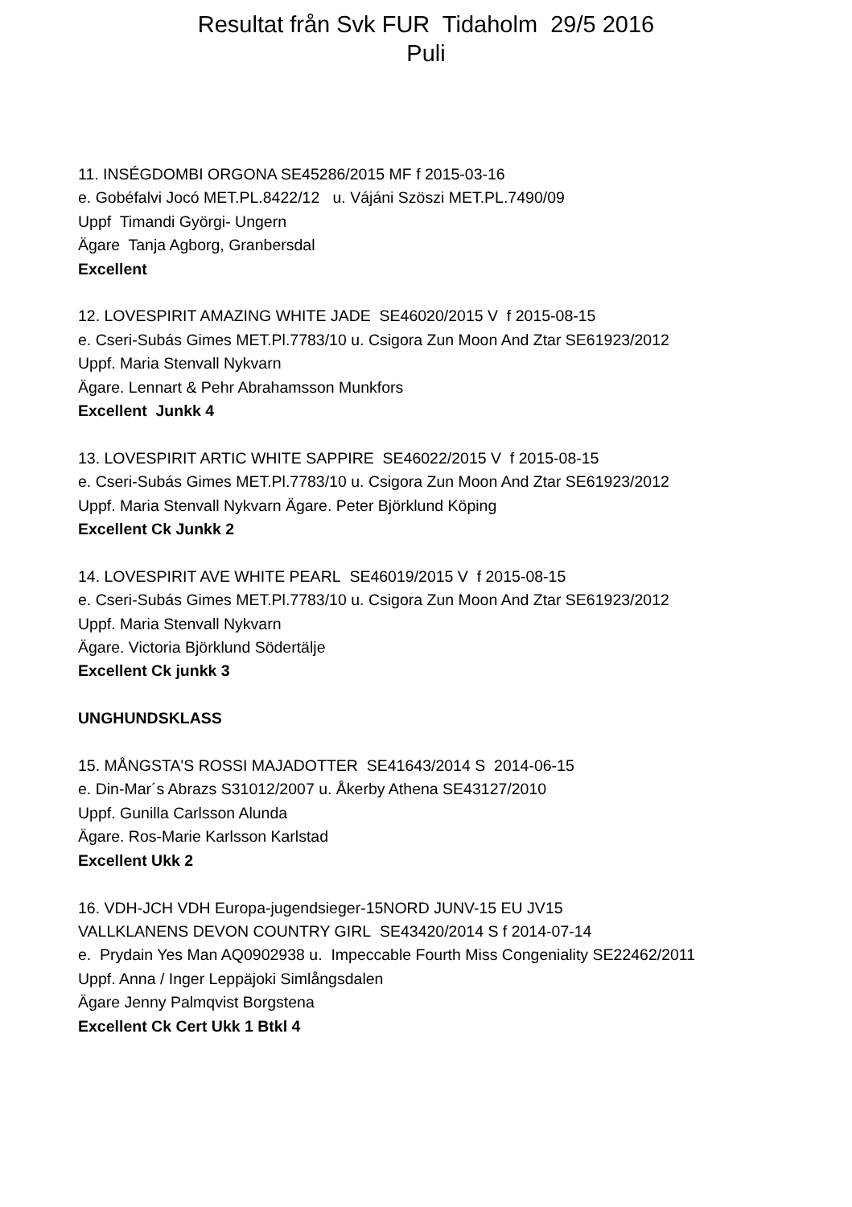Resultat från Svk FUR Tidaholm 29/5 2016
Puli
11. INSÉGDOMBI ORGONA SE45286/2015 MF f 2015-03-16
e. Gobéfalvi Jocó MET.PL.8422/12 u. Vájáni Szöszi MET.PL.7490/09
Uppf Timandi Györgi- Ungern
Ägare Tanja Agborg, Granbersdal
Excellent
12. LOVESPIRIT AMAZING WHITE JADE SE46020/2015 V f 2015-08-15
e. Cseri-Subás Gimes MET.Pl.7783/10 u. Csigora Zun Moon And Ztar SE61923/2012
Uppf. Maria Stenvall Nykvarn
Ägare. Lennart & Pehr Abrahamsson Munkfors
Excellent Junkk 4
13. LOVESPIRIT ARTIC WHITE SAPPIRE SE46022/2015 V f 2015-08-15
e. Cseri-Subás Gimes MET.Pl.7783/10 u. Csigora Zun Moon And Ztar SE61923/2012
Uppf. Maria Stenvall Nykvarn Ägare. Peter Björklund Köping
Excellent Ck Junkk 2
14. LOVESPIRIT AVE WHITE PEARL SE46019/2015 V f 2015-08-15
e. Cseri-Subás Gimes MET.Pl.7783/10 u. Csigora Zun Moon And Ztar SE61923/2012
Uppf. Maria Stenvall Nykvarn
Ägare. Victoria Björklund Södertälje
Excellent Ck junkk 3
UNGHUNDSKLASS
15. MÅNGSTA'S ROSSI MAJADOTTER SE41643/2014 S 2014-06-15
e. Din-Mar´s Abrazs S31012/2007 u. Åkerby Athena SE43127/2010
Uppf. Gunilla Carlsson Alunda
Ägare. Ros-Marie Karlsson Karlstad
Excellent Ukk 2
16. VDH-JCH VDH Europa-jugendsieger-15NORD JUNV-15 EU JV15
VALLKLANENS DEVON COUNTRY GIRL SE43420/2014 S f 2014-07-14
e. Prydain Yes Man AQ0902938 u. Impeccable Fourth Miss Congeniality SE22462/2011
Uppf. Anna / Inger Leppäjoki Simlångsdalen
Ägare Jenny Palmqvist Borgstena
Excellent Ck Cert Ukk 1 Btkl 4